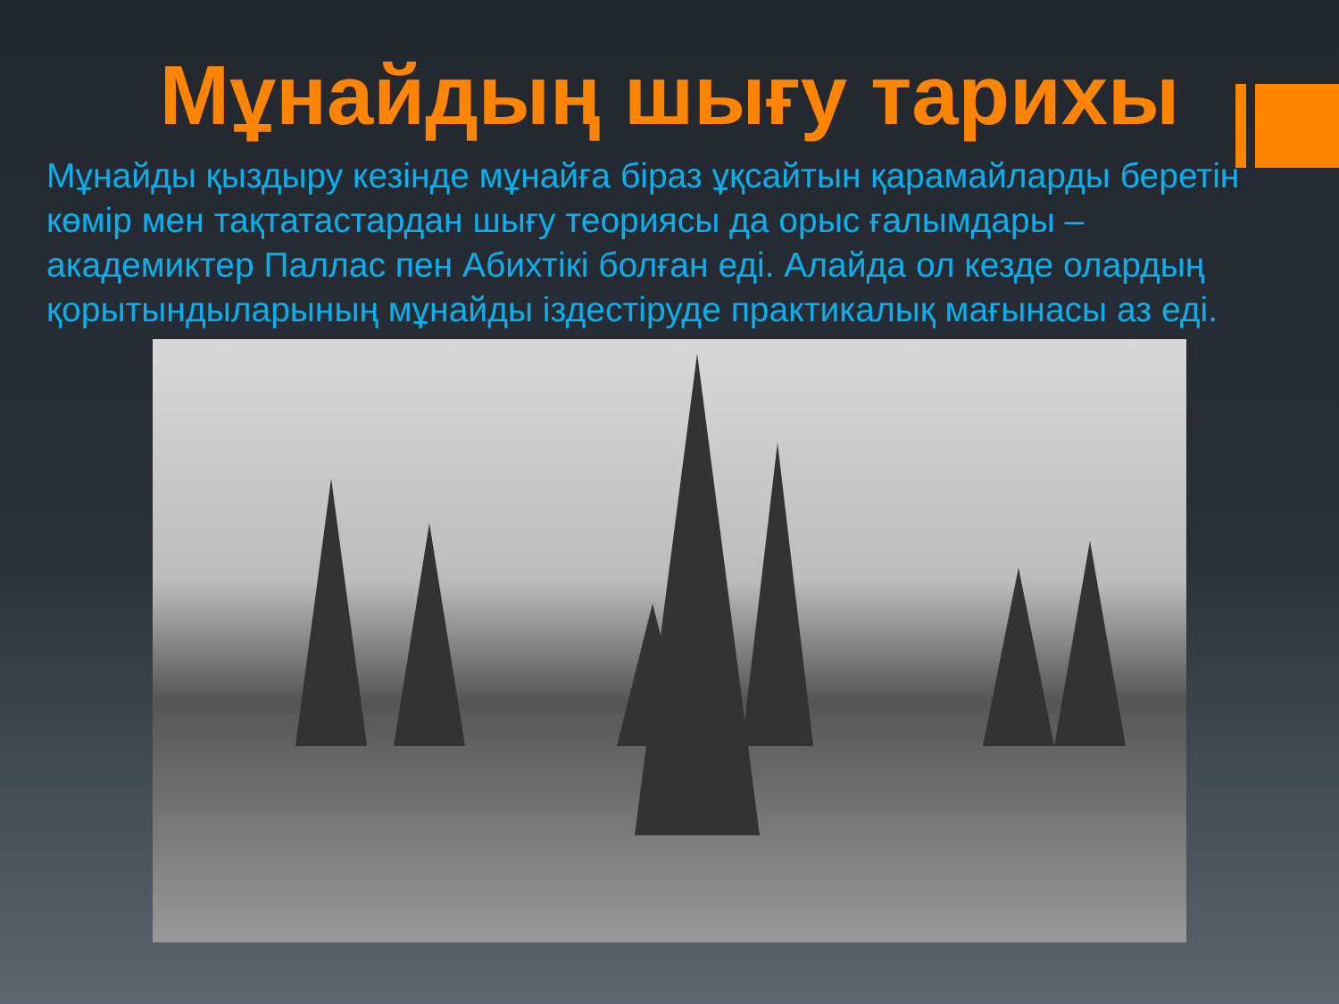Мұнайдың шығу тарихы
Мұнайды қыздыру кезінде мұнайға біраз ұқсайтын қарамайларды беретін көмір мен тақтатастардан шығу теориясы да орыс ғалымдары – академиктер Паллас пен Абихтікі болған еді. Алайда ол кезде олардың қорытындыларының мұнайды іздестіруде практикалық мағынасы аз еді.